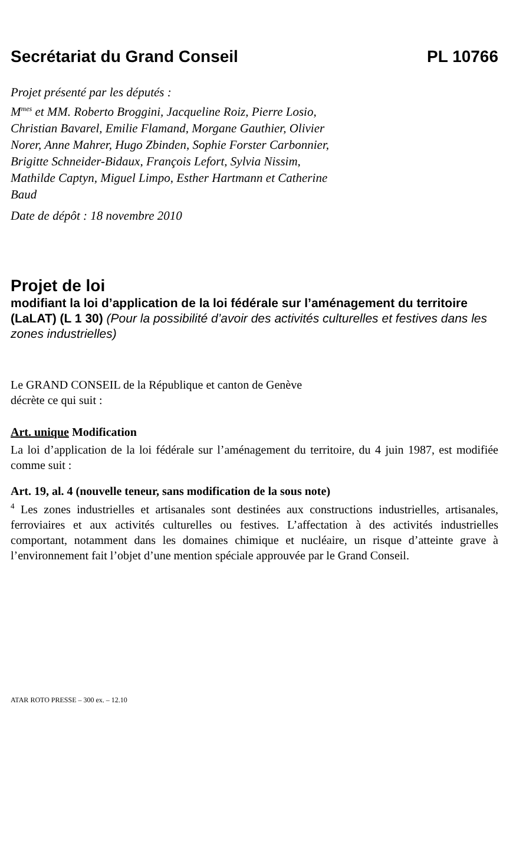Secrétariat du Grand Conseil PL 10766
Projet présenté par les députés :
M<sup>mes</sup> et MM. Roberto Broggini, Jacqueline Roiz, Pierre Losio, Christian Bavarel, Emilie Flamand, Morgane Gauthier, Olivier Norer, Anne Mahrer, Hugo Zbinden, Sophie Forster Carbonnier, Brigitte Schneider-Bidaux, François Lefort, Sylvia Nissim, Mathilde Captyn, Miguel Limpo, Esther Hartmann et Catherine Baud
Date de dépôt : 18 novembre 2010
Projet de loi
modifiant la loi d’application de la loi fédérale sur l’aménagement du territoire (LaLAT) (L 1 30) (Pour la possibilité d’avoir des activités culturelles et festives dans les zones industrielles)
Le GRAND CONSEIL de la République et canton de Genève
décrète ce qui suit :
Art. unique Modification
La loi d’application de la loi fédérale sur l’aménagement du territoire, du 4 juin 1987, est modifiée comme suit :
Art. 19, al. 4 (nouvelle teneur, sans modification de la sous note)
<sup>4</sup> Les zones industrielles et artisanales sont destinées aux constructions industrielles, artisanales, ferroviaires et aux activités culturelles ou festives. L’affectation à des activités industrielles comportant, notamment dans les domaines chimique et nucléaire, un risque d’atteinte grave à l’environnement fait l’objet d’une mention spéciale approuvée par le Grand Conseil.
ATAR ROTO PRESSE – 300 ex. – 12.10